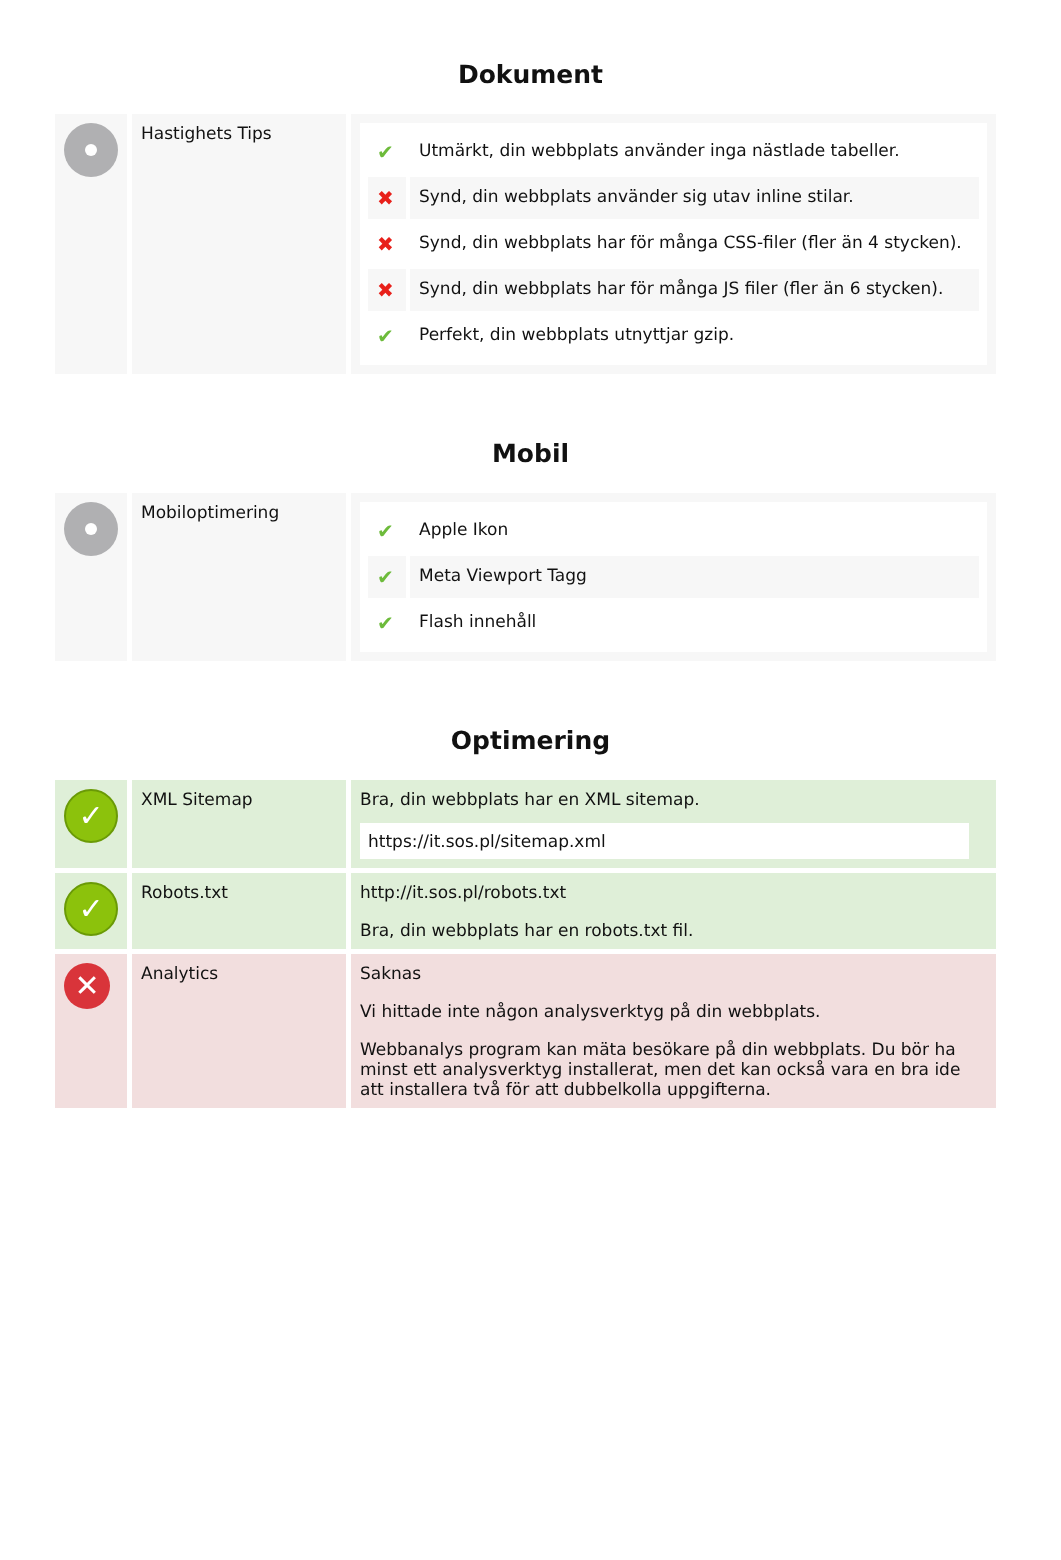Dokument
| | Hastighets Tips | / ✔ / Utmärkt, din webbplats använder inga nästlade tabeller. / / ✖ / Synd, din webbplats använder sig utav inline stilar. / / ✖ / Synd, din webbplats har för många CSS-filer (fler än 4 stycken). / / ✖ / Synd, din webbplats har för många JS filer (fler än 6 stycken). / / ✔ / Perfekt, din webbplats utnyttjar gzip. / |
Mobil
| | Mobiloptimering | / ✔ / Apple Ikon / / ✔ / Meta Viewport Tagg / / ✔ / Flash innehåll / |
Optimering
| ✓ | XML Sitemap | Bra, din webbplats har en XML sitemap. https://it.sos.pl/sitemap.xml |
| ✓ | Robots.txt | http://it.sos.pl/robots.txt Bra, din webbplats har en robots.txt fil. |
| ✕ | Analytics | Saknas Vi hittade inte någon analysverktyg på din webbplats. Webbanalys program kan mäta besökare på din webbplats. Du bör ha minst ett analysverktyg installerat, men det kan också vara en bra ide att installera två för att dubbelkolla uppgifterna. |